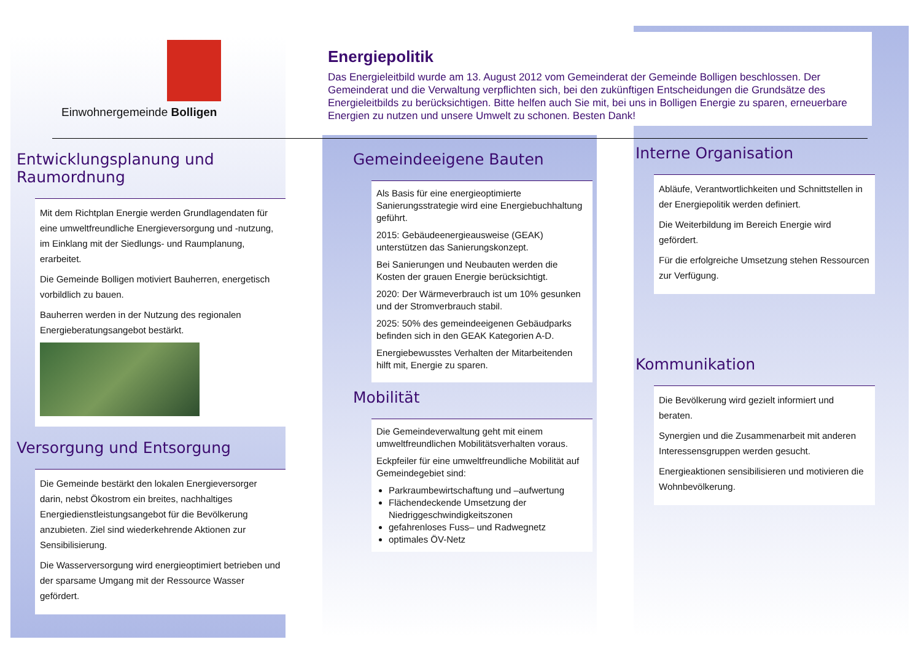Einwohnergemeinde Bolligen
Energiepolitik
Das Energieleitbild wurde am 13. August 2012 vom Gemeinderat der Gemeinde Bolligen beschlossen. Der Gemeinderat und die Verwaltung verpflichten sich, bei den zukünftigen Entscheidungen die Grundsätze des Energieleitbilds zu berücksichtigen. Bitte helfen auch Sie mit, bei uns in Bolligen Energie zu sparen, erneuerbare Energien zu nutzen und unsere Umwelt zu schonen. Besten Dank!
Entwicklungsplanung und Raumordnung
Mit dem Richtplan Energie werden Grundlagendaten für eine umweltfreundliche Energieversorgung und -nutzung, im Einklang mit der Siedlungs- und Raumplanung, erarbeitet.
Die Gemeinde Bolligen motiviert Bauherren, energetisch vorbildlich zu bauen.
Bauherren werden in der Nutzung des regionalen Energieberatungsangebot bestärkt.
Versorgung und Entsorgung
Die Gemeinde bestärkt den lokalen Energieversorger darin, nebst Ökostrom ein breites, nachhaltiges Energiedienstleistungsangebot für die Bevölkerung anzubieten. Ziel sind wiederkehrende Aktionen zur Sensibilisierung.
Die Wasserversorgung wird energieoptimiert betrieben und der sparsame Umgang mit der Ressource Wasser gefördert.
Gemeindeeigene Bauten
Als Basis für eine energieoptimierte Sanierungsstrategie wird eine Energiebuchhaltung geführt.
2015: Gebäudeenergieausweise (GEAK) unterstützen das Sanierungskonzept.
Bei Sanierungen und Neubauten werden die Kosten der grauen Energie berücksichtigt.
2020: Der Wärmeverbrauch ist um 10% gesunken und der Stromverbrauch stabil.
2025: 50% des gemeindeeigenen Gebäudparks befinden sich in den GEAK Kategorien A-D.
Energiebewusstes Verhalten der Mitarbeitenden hilft mit, Energie zu sparen.
Mobilität
Die Gemeindeverwaltung geht mit einem umweltfreundlichen Mobilitätsverhalten voraus.
Eckpfeiler für eine umweltfreundliche Mobilität auf Gemeindegebiet sind:
Parkraumbewirtschaftung und –aufwertung
Flächendeckende Umsetzung der Niedriggeschwindigkeitszonen
gefahrenloses Fuss– und Radwegnetz
optimales ÖV-Netz
Interne Organisation
Abläufe, Verantwortlichkeiten und Schnittstellen in der Energiepolitik werden definiert.
Die Weiterbildung im Bereich Energie wird gefördert.
Für die erfolgreiche Umsetzung stehen Ressourcen zur Verfügung.
Kommunikation
Die Bevölkerung wird gezielt informiert und beraten.
Synergien und die Zusammenarbeit mit anderen Interessensgruppen werden gesucht.
Energieaktionen sensibilisieren und motivieren die Wohnbevölkerung.